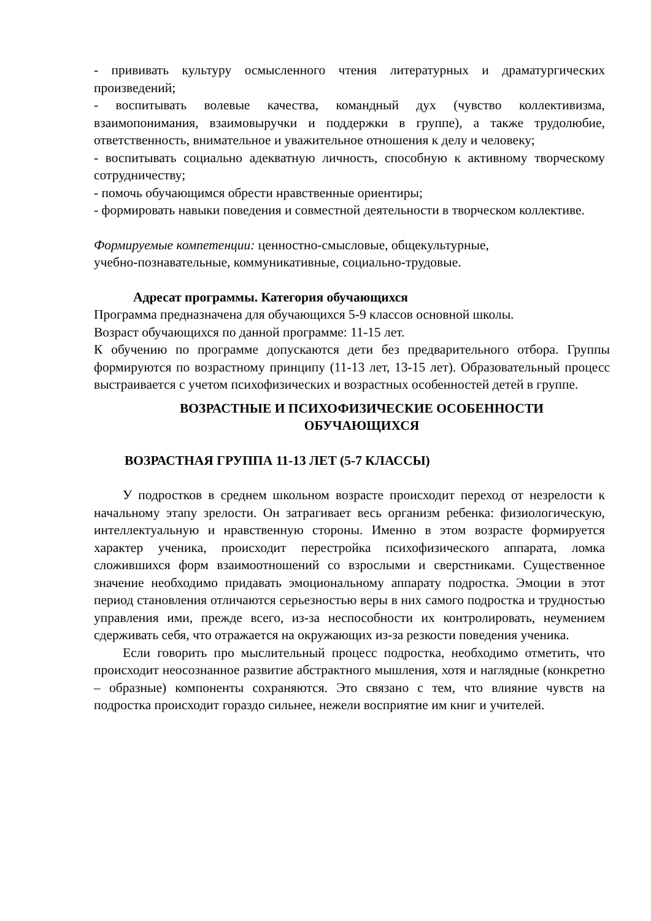- прививать культуру осмысленного чтения литературных и драматургических произведений;
- воспитывать волевые качества, командный дух (чувство коллективизма, взаимопонимания, взаимовыручки и поддержки в группе), а также трудолюбие, ответственность, внимательное и уважительное отношения к делу и человеку;
- воспитывать социально адекватную личность, способную к активному творческому сотрудничеству;
- помочь обучающимся обрести нравственные ориентиры;
- формировать навыки поведения и совместной деятельности в творческом коллективе.
Формируемые компетенции: ценностно-смысловые, общекультурные,
учебно-познавательные, коммуникативные, социально-трудовые.
Адресат программы. Категория обучающихся
Программа предназначена для обучающихся 5-9 классов основной школы.
Возраст обучающихся по данной программе: 11-15 лет.
К обучению по программе допускаются дети без предварительного отбора. Группы формируются по возрастному принципу (11-13 лет, 13-15 лет). Образовательный процесс выстраивается с учетом психофизических и возрастных особенностей детей в группе.
ВОЗРАСТНЫЕ И ПСИХОФИЗИЧЕСКИЕ ОСОБЕННОСТИ
ОБУЧАЮЩИХСЯ
ВОЗРАСТНАЯ ГРУППА 11-13 ЛЕТ (5-7 КЛАССЫ)
У подростков в среднем школьном возрасте происходит переход от незрелости к начальному этапу зрелости. Он затрагивает весь организм ребенка: физиологическую, интеллектуальную и нравственную стороны. Именно в этом возрасте формируется характер ученика, происходит перестройка психофизического аппарата, ломка сложившихся форм взаимоотношений со взрослыми и сверстниками. Существенное значение необходимо придавать эмоциональному аппарату подростка. Эмоции в этот период становления отличаются серьезностью веры в них самого подростка и трудностью управления ими, прежде всего, из-за неспособности их контролировать, неумением сдерживать себя, что отражается на окружающих из-за резкости поведения ученика.
Если говорить про мыслительный процесс подростка, необходимо отметить, что происходит неосознанное развитие абстрактного мышления, хотя и наглядные (конкретно – образные) компоненты сохраняются. Это связано с тем, что влияние чувств на подростка происходит гораздо сильнее, нежели восприятие им книг и учителей.